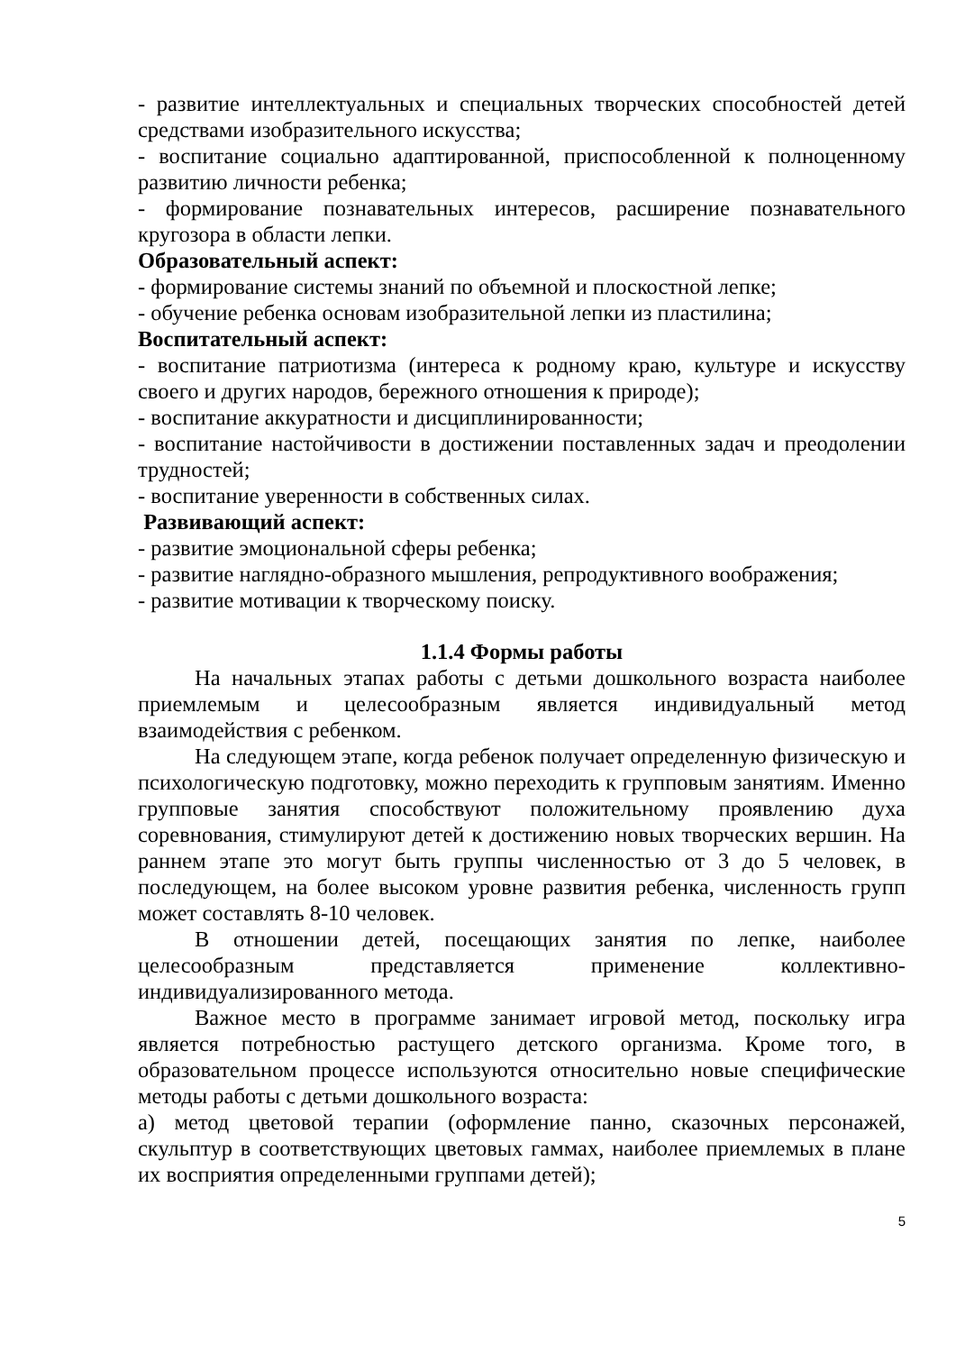- развитие интеллектуальных и специальных творческих способностей детей средствами изобразительного искусства;
- воспитание социально адаптированной, приспособленной к полноценному развитию личности ребенка;
- формирование познавательных интересов, расширение познавательного кругозора в области лепки.
Образовательный аспект:
- формирование системы знаний по объемной и плоскостной лепке;
- обучение ребенка основам изобразительной лепки из пластилина;
Воспитательный аспект:
- воспитание патриотизма (интереса к родному краю, культуре и искусству своего и других народов, бережного отношения к природе);
- воспитание аккуратности и дисциплинированности;
- воспитание настойчивости в достижении поставленных задач и преодолении трудностей;
- воспитание уверенности в собственных силах.
Развивающий аспект:
- развитие эмоциональной сферы ребенка;
- развитие наглядно-образного мышления, репродуктивного воображения;
- развитие мотивации к творческому поиску.
1.1.4 Формы работы
На начальных этапах работы с детьми дошкольного возраста наиболее приемлемым и целесообразным является индивидуальный метод взаимодействия с ребенком.
На следующем этапе, когда ребенок получает определенную физическую и психологическую подготовку, можно переходить к групповым занятиям. Именно групповые занятия способствуют положительному проявлению духа соревнования, стимулируют детей к достижению новых творческих вершин. На раннем этапе это могут быть группы численностью от 3 до 5 человек, в последующем, на более высоком уровне развития ребенка, численность групп может составлять 8-10 человек.
В отношении детей, посещающих занятия по лепке, наиболее целесообразным представляется применение коллективно-индивидуализированного метода.
Важное место в программе занимает игровой метод, поскольку игра является потребностью растущего детского организма. Кроме того, в образовательном процессе используются относительно новые специфические методы работы с детьми дошкольного возраста:
а) метод цветовой терапии (оформление панно, сказочных персонажей, скульптур в соответствующих цветовых гаммах, наиболее приемлемых в плане их восприятия определенными группами детей);
5